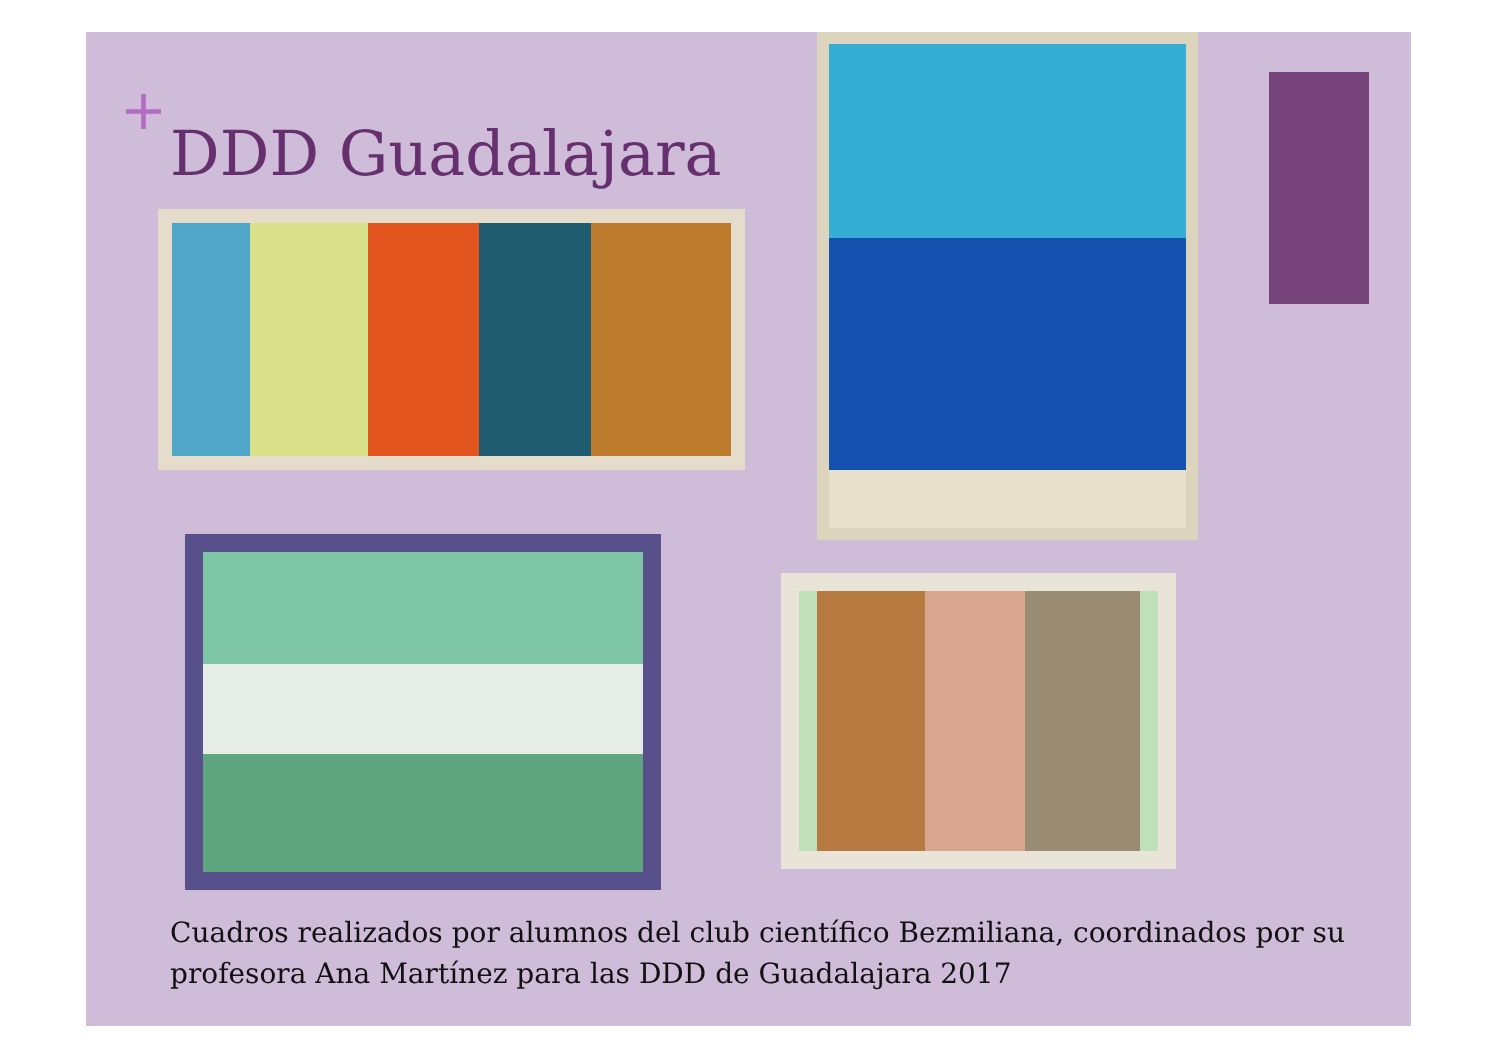+
DDD Guadalajara
Cuadros realizados por alumnos del club científico Bezmiliana, coordinados por su profesora Ana Martínez para las DDD de Guadalajara 2017